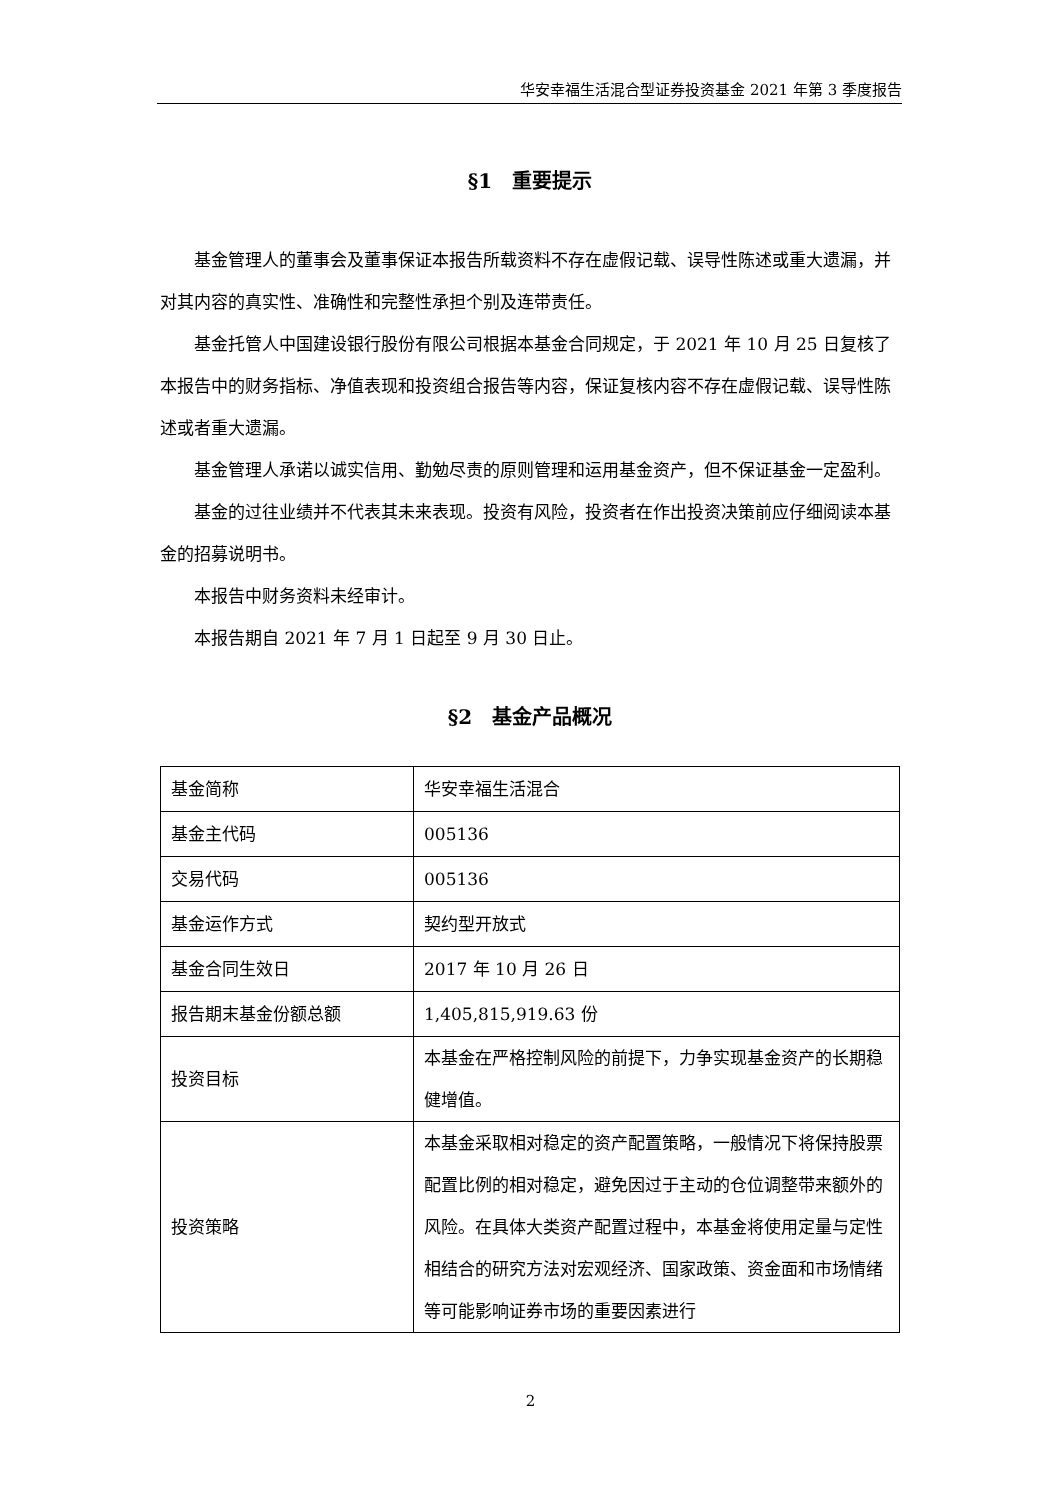华安幸福生活混合型证券投资基金 2021 年第 3 季度报告
§1　重要提示
基金管理人的董事会及董事保证本报告所载资料不存在虚假记载、误导性陈述或重大遗漏，并对其内容的真实性、准确性和完整性承担个别及连带责任。
基金托管人中国建设银行股份有限公司根据本基金合同规定，于 2021 年 10 月 25 日复核了本报告中的财务指标、净值表现和投资组合报告等内容，保证复核内容不存在虚假记载、误导性陈述或者重大遗漏。
基金管理人承诺以诚实信用、勤勉尽责的原则管理和运用基金资产，但不保证基金一定盈利。
基金的过往业绩并不代表其未来表现。投资有风险，投资者在作出投资决策前应仔细阅读本基金的招募说明书。
本报告中财务资料未经审计。
本报告期自 2021 年 7 月 1 日起至 9 月 30 日止。
§2　基金产品概况
| 基金简称 | 华安幸福生活混合 |
| 基金主代码 | 005136 |
| 交易代码 | 005136 |
| 基金运作方式 | 契约型开放式 |
| 基金合同生效日 | 2017 年 10 月 26 日 |
| 报告期末基金份额总额 | 1,405,815,919.63 份 |
| 投资目标 | 本基金在严格控制风险的前提下，力争实现基金资产的长期稳健增值。 |
| 投资策略 | 本基金采取相对稳定的资产配置策略，一般情况下将保持股票配置比例的相对稳定，避免因过于主动的仓位调整带来额外的风险。在具体大类资产配置过程中，本基金将使用定量与定性相结合的研究方法对宏观经济、国家政策、资金面和市场情绪等可能影响证券市场的重要因素进行 |
2